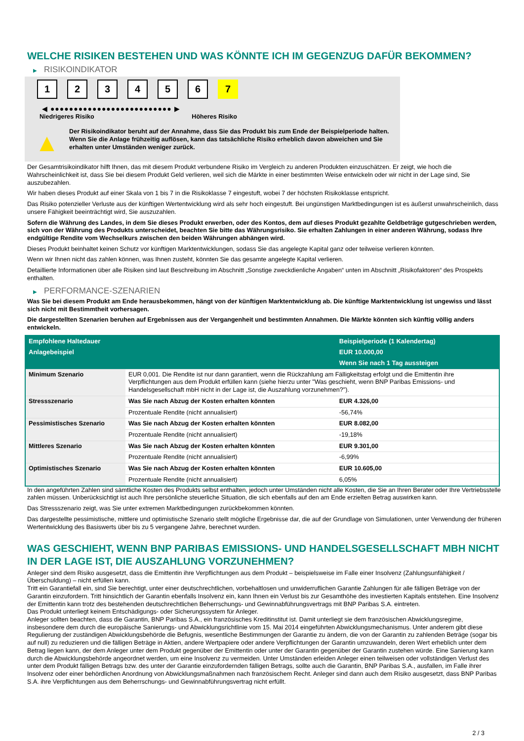WELCHE RISIKEN BESTEHEN UND WAS KÖNNTE ICH IM GEGENZUG DAFÜR BEKOMMEN?
▶ RISIKOINDIKATOR
1 2 3 4 5 6 7
◀ ●●●●●●●●●●●●●●●●●●●●●●●●●● ▶
Niedrigeres Risiko Höheres Risiko
▲
Der Risikoindikator beruht auf der Annahme, dass Sie das Produkt bis zum Ende der Beispielperiode halten.
Wenn Sie die Anlage frühzeitig auflösen, kann das tatsächliche Risiko erheblich davon abweichen und Sie erhalten unter Umständen weniger zurück.
Der Gesamtrisikoindikator hilft Ihnen, das mit diesem Produkt verbundene Risiko im Vergleich zu anderen Produkten einzuschätzen. Er zeigt, wie hoch die Wahrscheinlichkeit ist, dass Sie bei diesem Produkt Geld verlieren, weil sich die Märkte in einer bestimmten Weise entwickeln oder wir nicht in der Lage sind, Sie auszubezahlen.
Wir haben dieses Produkt auf einer Skala von 1 bis 7 in die Risikoklasse 7 eingestuft, wobei 7 der höchsten Risikoklasse entspricht.
Das Risiko potenzieller Verluste aus der künftigen Wertentwicklung wird als sehr hoch eingestuft. Bei ungünstigen Marktbedingungen ist es äußerst unwahrscheinlich, dass unsere Fähigkeit beeinträchtigt wird, Sie auszuzahlen.
Sofern die Währung des Landes, in dem Sie dieses Produkt erwerben, oder des Kontos, dem auf dieses Produkt gezahlte Geldbeträge gutgeschrieben werden, sich von der Währung des Produkts unterscheidet, beachten Sie bitte das Währungsrisiko. Sie erhalten Zahlungen in einer anderen Währung, sodass Ihre endgültige Rendite vom Wechselkurs zwischen den beiden Währungen abhängen wird.
Dieses Produkt beinhaltet keinen Schutz vor künftigen Marktentwicklungen, sodass Sie das angelegte Kapital ganz oder teilweise verlieren könnten.
Wenn wir Ihnen nicht das zahlen können, was Ihnen zusteht, könnten Sie das gesamte angelegte Kapital verlieren.
Detaillierte Informationen über alle Risiken sind laut Beschreibung im Abschnitt „Sonstige zweckdienliche Angaben“ unten im Abschnitt „Risikofaktoren“ des Prospekts enthalten.
▶ PERFORMANCE-SZENARIEN
Was Sie bei diesem Produkt am Ende herausbekommen, hängt von der künftigen Marktentwicklung ab. Die künftige Marktentwicklung ist ungewiss und lässt sich nicht mit Bestimmtheit vorhersagen.
Die dargestellten Szenarien beruhen auf Ergebnissen aus der Vergangenheit und bestimmten Annahmen. Die Märkte könnten sich künftig völlig anders entwickeln.
| Empfohlene Haltedauer | | Beispielperiode (1 Kalendertag) |
| --- | --- | --- |
| Anlagebeispiel | | EUR 10.000,00 |
| | | Wenn Sie nach 1 Tag aussteigen |
| Minimum Szenario | EUR 0,001. Die Rendite ist nur dann garantiert, wenn die Rückzahlung am Fälligkeitstag erfolgt und die Emittentin ihre Verpflichtungen aus dem Produkt erfüllen kann (siehe hierzu unter "Was geschieht, wenn BNP Paribas Emissions- und Handelsgesellschaft mbH nicht in der Lage ist, die Auszahlung vorzunehmen?"). | |
| Stressszenario | Was Sie nach Abzug der Kosten erhalten könnten | EUR 4.326,00 |
| | Prozentuale Rendite (nicht annualisiert) | -56,74% |
| Pessimistisches Szenario | Was Sie nach Abzug der Kosten erhalten könnten | EUR 8.082,00 |
| | Prozentuale Rendite (nicht annualisiert) | -19,18% |
| Mittleres Szenario | Was Sie nach Abzug der Kosten erhalten könnten | EUR 9.301,00 |
| | Prozentuale Rendite (nicht annualisiert) | -6,99% |
| Optimistisches Szenario | Was Sie nach Abzug der Kosten erhalten könnten | EUR 10.605,00 |
| | Prozentuale Rendite (nicht annualisiert) | 6,05% |
In den angeführten Zahlen sind sämtliche Kosten des Produkts selbst enthalten, jedoch unter Umständen nicht alle Kosten, die Sie an Ihren Berater oder Ihre Vertriebsstelle zahlen müssen. Unberücksichtigt ist auch Ihre persönliche steuerliche Situation, die sich ebenfalls auf den am Ende erzielten Betrag auswirken kann.
Das Stressszenario zeigt, was Sie unter extremen Marktbedingungen zurückbekommen könnten.
Das dargestellte pessimistische, mittlere und optimistische Szenario stellt mögliche Ergebnisse dar, die auf der Grundlage von Simulationen, unter Verwendung der früheren Wertentwicklung des Basiswerts über bis zu 5 vergangene Jahre, berechnet wurden.
WAS GESCHIEHT, WENN BNP PARIBAS EMISSIONS- UND HANDELSGESELLSCHAFT MBH NICHT IN DER LAGE IST, DIE AUSZAHLUNG VORZUNEHMEN?
Anleger sind dem Risiko ausgesetzt, dass die Emittentin ihre Verpflichtungen aus dem Produkt – beispielsweise im Falle einer Insolvenz (Zahlungsunfähigkeit / Überschuldung) – nicht erfüllen kann.
Tritt ein Garantiefall ein, sind Sie berechtigt, unter einer deutschrechtlichen, vorbehaltlosen und unwiderruflichen Garantie Zahlungen für alle fälligen Beträge von der Garantin einzufordern. Tritt hinsichtlich der Garantin ebenfalls Insolvenz ein, kann Ihnen ein Verlust bis zur Gesamthöhe des investierten Kapitals entstehen. Eine Insolvenz der Emittentin kann trotz des bestehenden deutschrechtlichen Beherrschungs- und Gewinnabführungsvertrags mit BNP Paribas S.A. eintreten.
Das Produkt unterliegt keinem Entschädigungs- oder Sicherungssystem für Anleger.
Anleger sollten beachten, dass die Garantin, BNP Paribas S.A., ein französisches Kreditinstitut ist. Damit unterliegt sie dem französischen Abwicklungsregime, insbesondere dem durch die europäische Sanierungs- und Abwicklungsrichtlinie vom 15. Mai 2014 eingeführten Abwicklungsmechanismus. Unter anderem gibt diese Regulierung der zuständigen Abwicklungsbehörde die Befugnis, wesentliche Bestimmungen der Garantie zu ändern, die von der Garantin zu zahlenden Beträge (sogar bis auf null) zu reduzieren und die fälligen Beträge in Aktien, andere Wertpapiere oder andere Verpflichtungen der Garantin umzuwandeln, deren Wert erheblich unter dem Betrag liegen kann, der dem Anleger unter dem Produkt gegenüber der Emittentin oder unter der Garantin gegenüber der Garantin zustehen würde. Eine Sanierung kann durch die Abwicklungsbehörde angeordnet werden, um eine Insolvenz zu vermeiden. Unter Umständen erleiden Anleger einen teilweisen oder vollständigen Verlust des unter dem Produkt fälligen Betrags bzw. des unter der Garantie einzufordernden fälligen Betrags, sollte auch die Garantin, BNP Paribas S.A., ausfallen, im Falle ihrer Insolvenz oder einer behördlichen Anordnung von Abwicklungsmaßnahmen nach französischem Recht. Anleger sind dann auch dem Risiko ausgesetzt, dass BNP Paribas S.A. ihre Verpflichtungen aus dem Beherrschungs- und Gewinnabführungsvertrag nicht erfüllt.
2 / 3